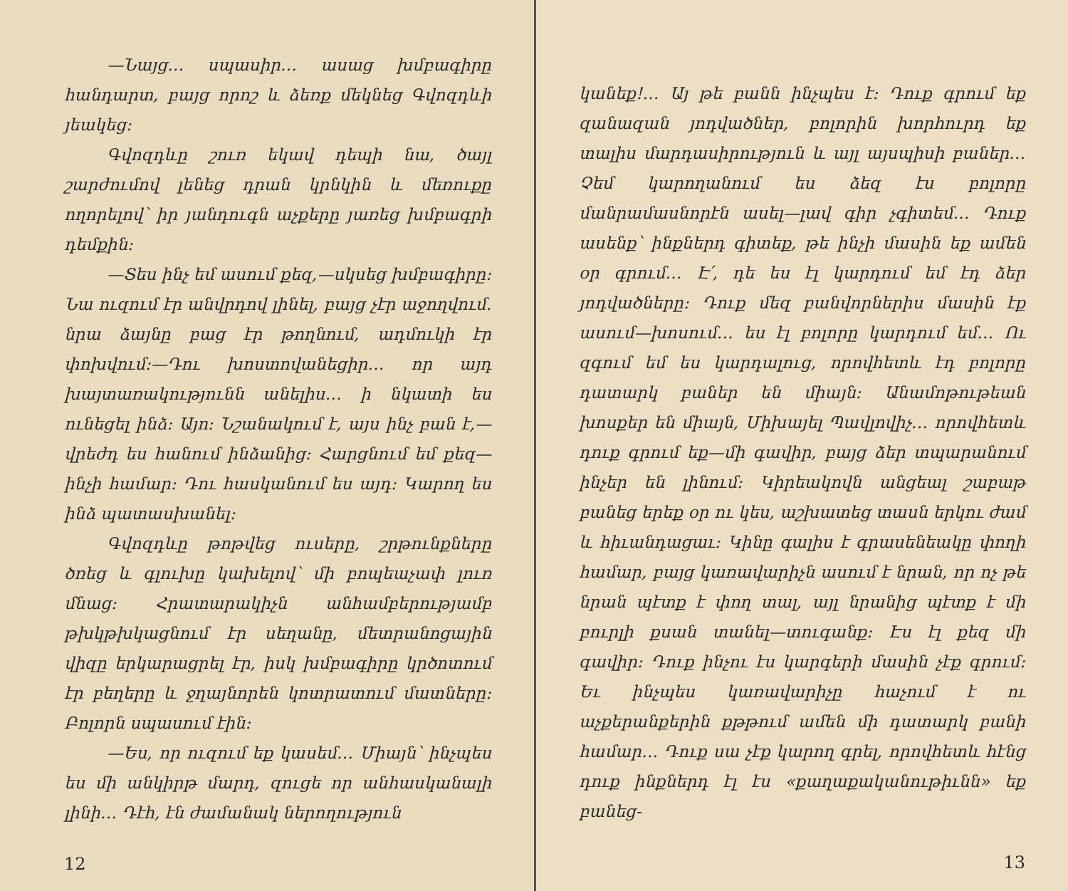—Նայց… սպասիր… ասաց խմբագիրը հանդարտ, բայց որոշ և ձեռք մեկնեց Գվոզդևի յեակեց։
Գվոզդևը շուռ եկավ դեպի նա, ծայլ շարժումով լենեց դրան կրնկին և մեռուքը ողորելով՝ իր յանդուգն աչքերը յառեց խմբագրի դեմքին։
—Տես ինչ եմ ասում քեզ,—սկսեց խմբագիրը։ Նա ուզում էր անվրդով լինել, բայց չէր աջողվում. նրա ձայնը բաց էր թողնում, ադմուկի էր փոխվում։—Դու խոստովանեցիր… որ այդ խայտառակությունն անելիս… ի նկատի ես ունեցել ինձ։ Այո։ Նշանակում է, այս ինչ բան է,—վրեժդ ես հանում ինձանից։ Հարցնում եմ քեզ—ինչի համար։ Դու հասկանում ես այդ։ Կարող ես ինձ պատասխանել։
Գվոզդևը թոթվեց ուսերը, շրթունքները ծռեց և գլուխը կախելով՝ մի բոպեաչափ լուռ մնաց։ Հրատարակիչն անհամբերությամբ թխկթխկացնում էր սեղանը, մետրանոցային վիզը երկարացրել էր, իսկ խմբագիրը կրծոտում էր բեղերը և ջղայնորեն կոտրատում մատները։ Բոլորն սպասում էին։
—Ես, որ ուզում եք կասեմ… Միայն՝ ինչպես ես մի անկիրթ մարդ, զուցե որ անհասկանալի լինի… Դէհ, էն ժամանակ ներողություն
12
կանեք!… Այ թե բանն ինչպես է։ Դուք գրում եք զանազան յոդվածներ, բոլորին խորհուրդ եք տալիս մարդասիրություն և այլ այսպիսի բաներ… Չեմ կարողանում ես ձեզ էս բոլորը մանրամասնորէն ասել—լավ գիր չգիտեմ… Դուք ասենք՝ ինքներդ գիտեք, թե ինչի մասին եք ամեն օր գրում… Է՛, դե ես էլ կարդում եմ էդ ձեր յոդվածները։ Դուք մեզ բանվորներիս մասին էք ասում—խոսում… ես էլ բոլորը կարդում եմ… Ու զգում եմ ես կարդալուց, որովհետև էդ բոլորը դատարկ բաներ են միայն։ Անամոթութեան խոսքեր են միայն, Միխայել Պավլովիչ… որովհետև դուք գրում եք—մի գավիր, բայց ձեր տպարանում ինչեր են լինում։ Կիրեակովն անցեալ շաբաթ բանեց երեք օր ու կես, աշխատեց տասն երկու ժամ և հիւանդացաւ։ Կինը գալիս է գրասենեակը փողի համար, բայց կառավարիչն ասում է նրան, որ ոչ թե նրան պէտք է փող տալ, այլ նրանից պէտք է մի բուրլի քսան տանել—տուգանք։ Էս էլ քեզ մի գավիր։ Դուք ինչու էս կարգերի մասին չէք գրում։ Եւ ինչպես կառավարիչը հաչում է ու աչքերանքերին քթթում ամեն մի դատարկ բանի համար… Դուք սա չէք կարող գրել, որովհետև հէնց դուք ինքներդ էլ էս «քաղաքականութիւնն» եք բանեց-
13